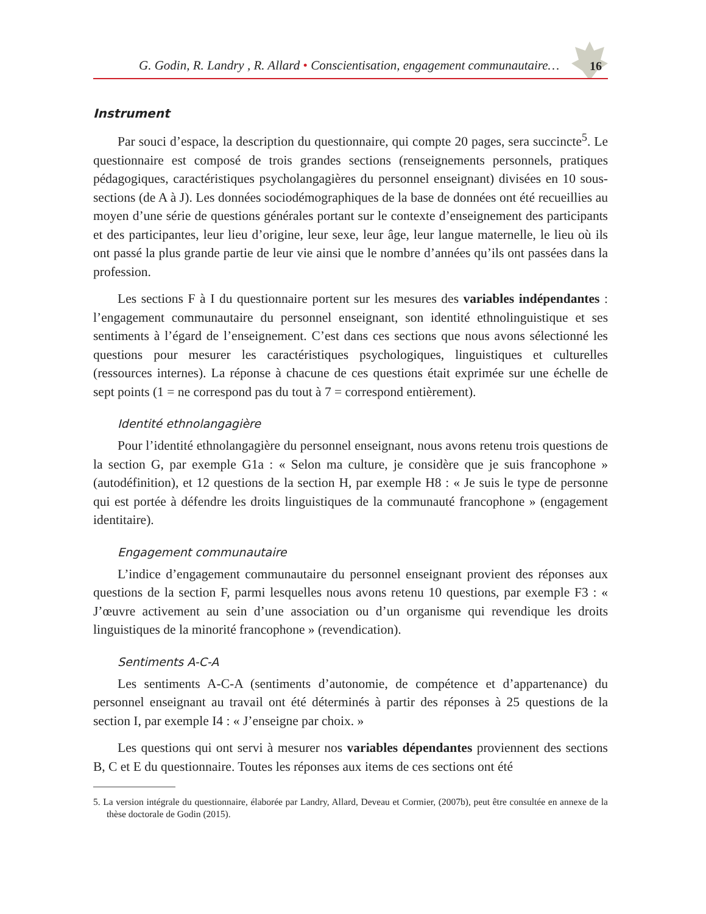G. Godin, R. Landry , R. Allard • Conscientisation, engagement communautaire… 16
Instrument
Par souci d’espace, la description du questionnaire, qui compte 20 pages, sera succincte<sup>5</sup>. Le questionnaire est composé de trois grandes sections (renseignements personnels, pratiques pédagogiques, caractéristiques psycholangagières du personnel enseignant) divisées en 10 sous-sections (de A à J). Les données sociodémographiques de la base de données ont été recueillies au moyen d’une série de questions générales portant sur le contexte d’enseignement des participants et des participantes, leur lieu d’origine, leur sexe, leur âge, leur langue maternelle, le lieu où ils ont passé la plus grande partie de leur vie ainsi que le nombre d’années qu’ils ont passées dans la profession.
Les sections F à I du questionnaire portent sur les mesures des variables indépendantes : l’engagement communautaire du personnel enseignant, son identité ethnolinguistique et ses sentiments à l’égard de l’enseignement. C’est dans ces sections que nous avons sélectionné les questions pour mesurer les caractéristiques psychologiques, linguistiques et culturelles (ressources internes). La réponse à chacune de ces questions était exprimée sur une échelle de sept points (1 = ne correspond pas du tout à 7 = correspond entièrement).
Identité ethnolangagière
Pour l’identité ethnolangagière du personnel enseignant, nous avons retenu trois questions de la section G, par exemple G1a : « Selon ma culture, je considère que je suis francophone » (autodéfinition), et 12 questions de la section H, par exemple H8 : « Je suis le type de personne qui est portée à défendre les droits linguistiques de la communauté francophone » (engagement identitaire).
Engagement communautaire
L’indice d’engagement communautaire du personnel enseignant provient des réponses aux questions de la section F, parmi lesquelles nous avons retenu 10 questions, par exemple F3 : « J’œuvre activement au sein d’une association ou d’un organisme qui revendique les droits linguistiques de la minorité francophone » (revendication).
Sentiments A-C-A
Les sentiments A-C-A (sentiments d’autonomie, de compétence et d’appartenance) du personnel enseignant au travail ont été déterminés à partir des réponses à 25 questions de la section I, par exemple I4 : « J’enseigne par choix. »
Les questions qui ont servi à mesurer nos variables dépendantes proviennent des sections B, C et E du questionnaire. Toutes les réponses aux items de ces sections ont été
5. La version intégrale du questionnaire, élaborée par Landry, Allard, Deveau et Cormier, (2007b), peut être consultée en annexe de la thèse doctorale de Godin (2015).